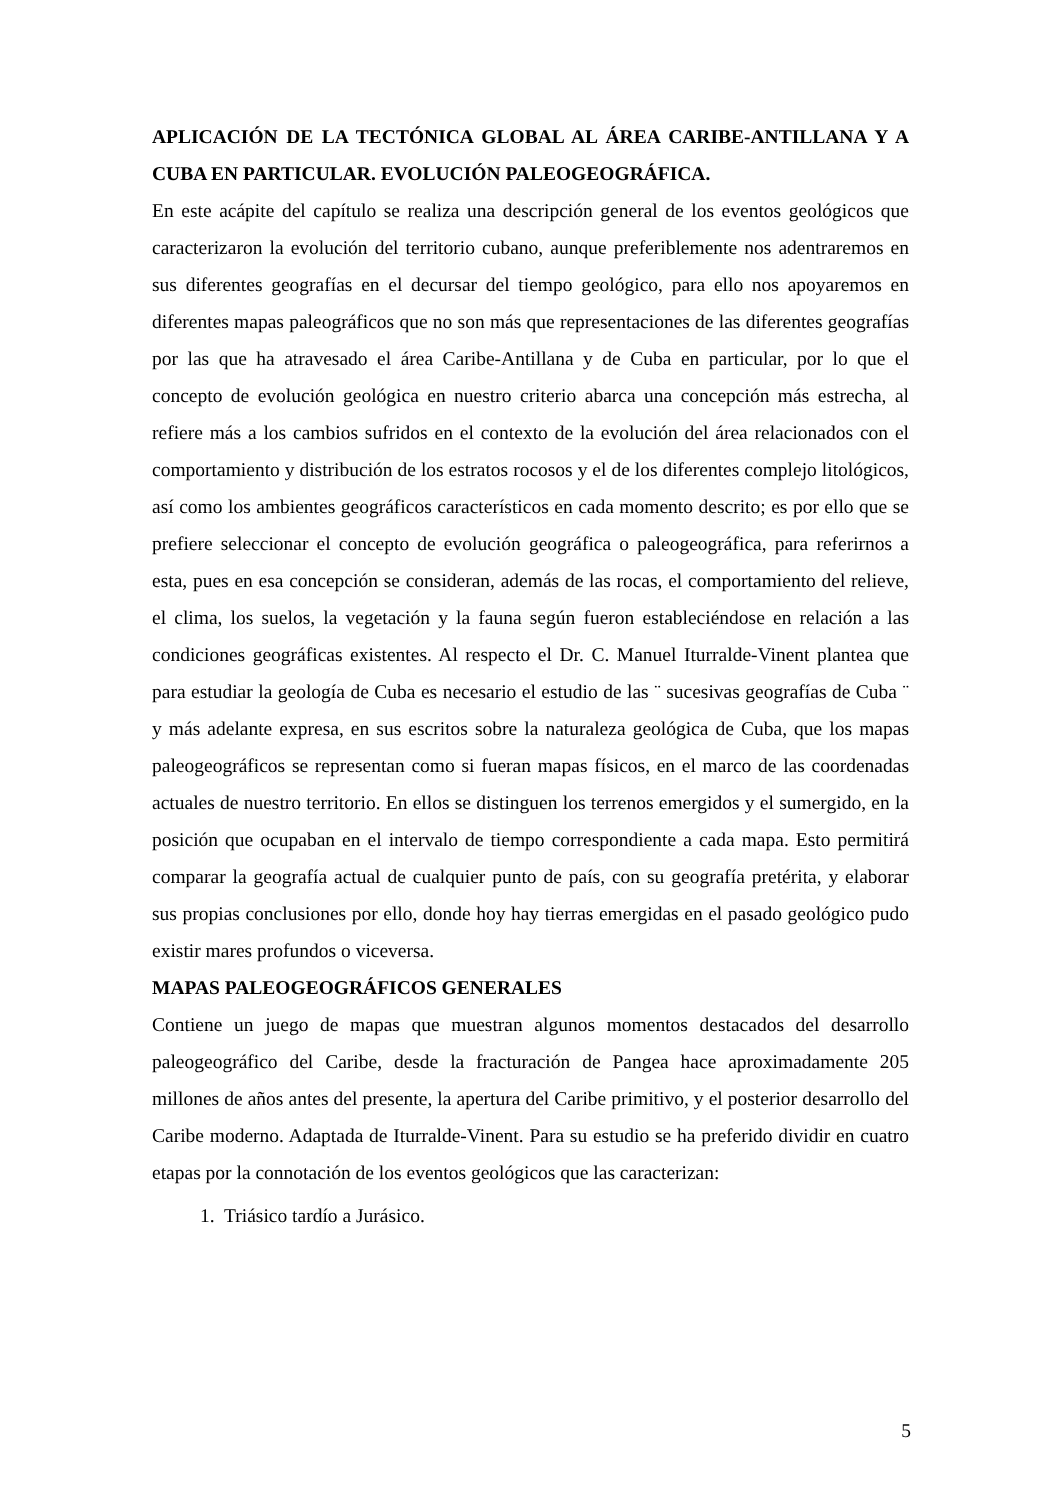APLICACIÓN DE LA TECTÓNICA GLOBAL AL ÁREA CARIBE-ANTILLANA Y A CUBA EN PARTICULAR. EVOLUCIÓN PALEOGEOGRÁFICA.
En este acápite del capítulo se realiza una descripción general de los eventos geológicos que caracterizaron la evolución del territorio cubano, aunque preferiblemente nos adentraremos en sus diferentes geografías en el decursar del tiempo geológico, para ello nos apoyaremos en diferentes mapas paleográficos que no son más que representaciones de las diferentes geografías por las que ha atravesado el área Caribe-Antillana y de Cuba en particular, por lo que el concepto de evolución geológica en nuestro criterio abarca una concepción más estrecha, al refiere más a los cambios sufridos en el contexto de la evolución del área relacionados con el comportamiento y distribución de los estratos rocosos y el de los diferentes complejo litológicos, así como los ambientes geográficos característicos en cada momento descrito; es por ello que se prefiere seleccionar el concepto de evolución geográfica o paleogeográfica, para referirnos a esta, pues en esa concepción se consideran, además de las rocas, el comportamiento del relieve, el clima, los suelos, la vegetación y la fauna según fueron estableciéndose en relación a las condiciones geográficas existentes. Al respecto el Dr. C. Manuel Iturralde-Vinent plantea que para estudiar la geología de Cuba es necesario el estudio de las ¨ sucesivas geografías de Cuba ¨ y más adelante expresa, en sus escritos sobre la naturaleza geológica de Cuba, que los mapas paleogeográficos se representan como si fueran mapas físicos, en el marco de las coordenadas actuales de nuestro territorio. En ellos se distinguen los terrenos emergidos y el sumergido, en la posición que ocupaban en el intervalo de tiempo correspondiente a cada mapa. Esto permitirá comparar la geografía actual de cualquier punto de país, con su geografía pretérita, y elaborar sus propias conclusiones por ello, donde hoy hay tierras emergidas en el pasado geológico pudo existir mares profundos o viceversa.
MAPAS PALEOGEOGRÁFICOS GENERALES
Contiene un juego de mapas que muestran algunos momentos destacados del desarrollo paleogeográfico del Caribe, desde la fracturación de Pangea hace aproximadamente 205 millones de años antes del presente, la apertura del Caribe primitivo, y el posterior desarrollo del Caribe moderno. Adaptada de Iturralde-Vinent. Para su estudio se ha preferido dividir en cuatro etapas por la connotación de los eventos geológicos que las caracterizan:
1. Triásico tardío a Jurásico.
5